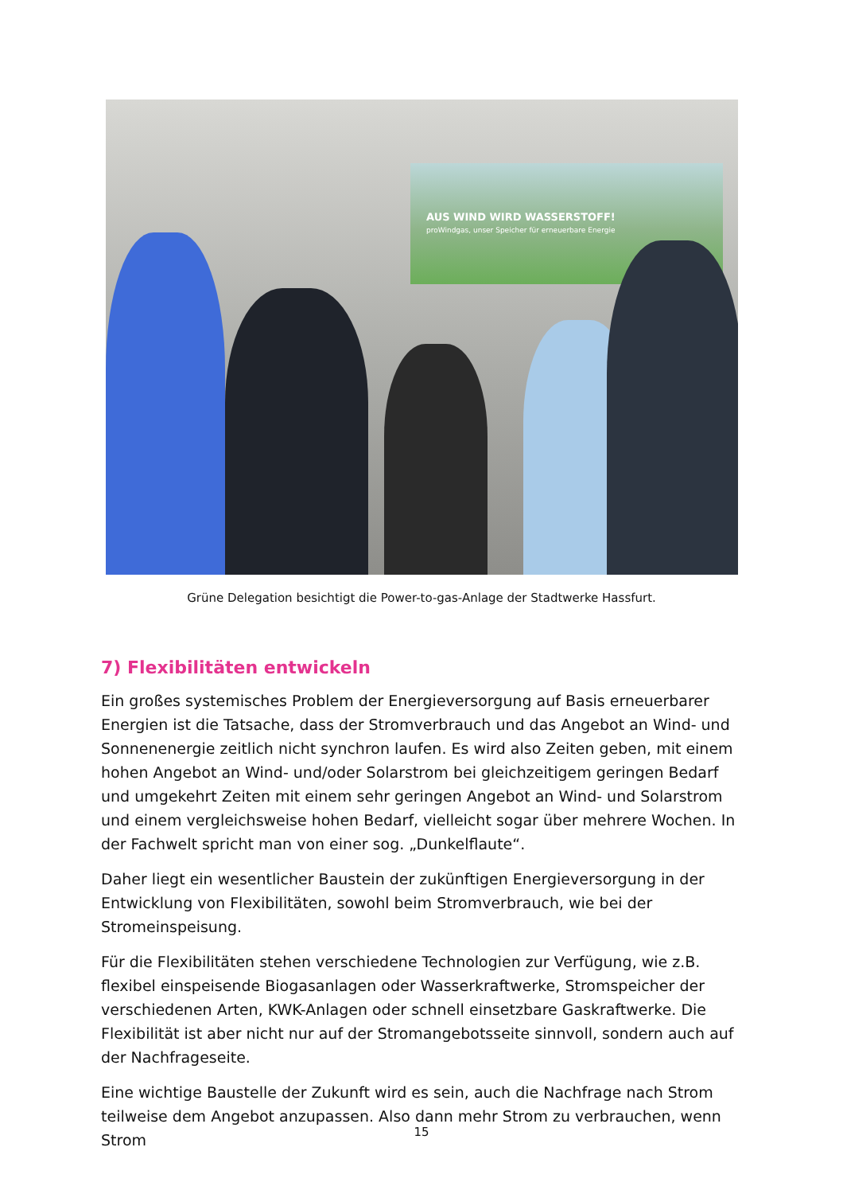AUS WIND WIRD WASSERSTOFF!
proWindgas, unser Speicher für erneuerbare Energie
Grüne Delegation besichtigt die Power-to-gas-Anlage der Stadtwerke Hassfurt.
7) Flexibilitäten entwickeln
Ein großes systemisches Problem der Energieversorgung auf Basis erneuerbarer Energien ist die Tatsache, dass der Stromverbrauch und das Angebot an Wind- und Sonnenenergie zeitlich nicht synchron laufen. Es wird also Zeiten geben, mit einem hohen Angebot an Wind- und/oder Solarstrom bei gleichzeitigem geringen Bedarf und umgekehrt Zeiten mit einem sehr geringen Angebot an Wind- und Solarstrom und einem vergleichsweise hohen Bedarf, vielleicht sogar über mehrere Wochen. In der Fachwelt spricht man von einer sog. „Dunkelflaute“.
Daher liegt ein wesentlicher Baustein der zukünftigen Energieversorgung in der Entwicklung von Flexibilitäten, sowohl beim Stromverbrauch, wie bei der Stromeinspeisung.
Für die Flexibilitäten stehen verschiedene Technologien zur Verfügung, wie z.B. flexibel einspeisende Biogasanlagen oder Wasserkraftwerke, Stromspeicher der verschiedenen Arten, KWK-Anlagen oder schnell einsetzbare Gaskraftwerke. Die Flexibilität ist aber nicht nur auf der Stromangebotsseite sinnvoll, sondern auch auf der Nachfrageseite.
Eine wichtige Baustelle der Zukunft wird es sein, auch die Nachfrage nach Strom teilweise dem Angebot anzupassen. Also dann mehr Strom zu verbrauchen, wenn Strom
15